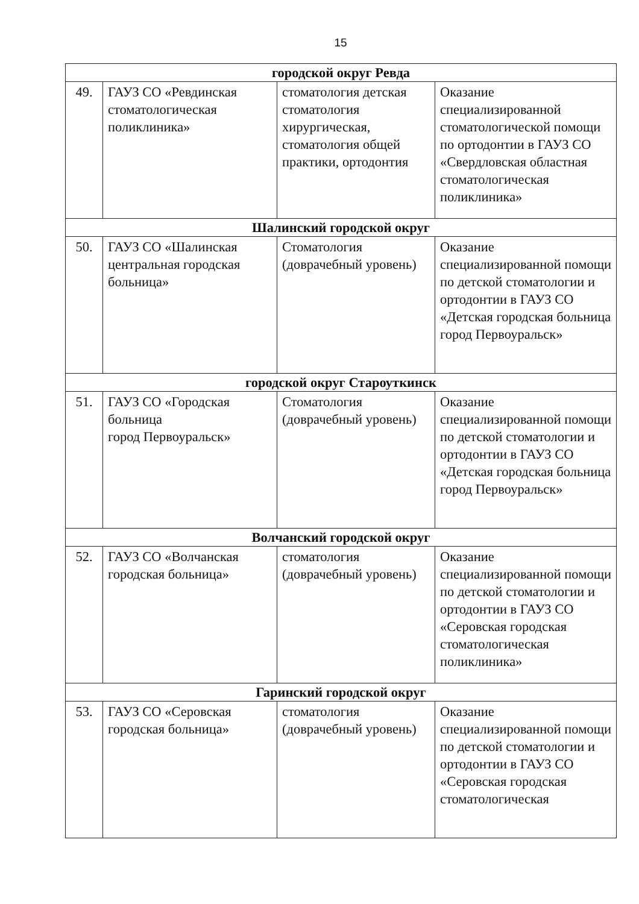15
| городской округ Ревда | | | |
| 49. | ГАУЗ СО «Ревдинская стоматологическая поликлиника» | стоматология детская стоматология хирургическая, стоматология общей практики, ортодонтия | Оказание специализированной стоматологической помощи по ортодонтии в ГАУЗ СО «Свердловская областная стоматологическая поликлиника» |
| Шалинский городской округ | | | |
| 50. | ГАУЗ СО «Шалинская центральная городская больница» | Стоматология (доврачебный уровень) | Оказание специализированной помощи по детской стоматологии и ортодонтии в ГАУЗ СО «Детская городская больница город Первоуральск» |
| городской округ Староуткинск | | | |
| 51. | ГАУЗ СО «Городская больница город Первоуральск» | Стоматология (доврачебный уровень) | Оказание специализированной помощи по детской стоматологии и ортодонтии в ГАУЗ СО «Детская городская больница город Первоуральск» |
| Волчанский городской округ | | | |
| 52. | ГАУЗ СО «Волчанская городская больница» | стоматология (доврачебный уровень) | Оказание специализированной помощи по детской стоматологии и ортодонтии в ГАУЗ СО «Серовская городская стоматологическая поликлиника» |
| Гаринский городской округ | | | |
| 53. | ГАУЗ СО «Серовская городская больница» | стоматология (доврачебный уровень) | Оказание специализированной помощи по детской стоматологии и ортодонтии в ГАУЗ СО «Серовская городская стоматологическая |